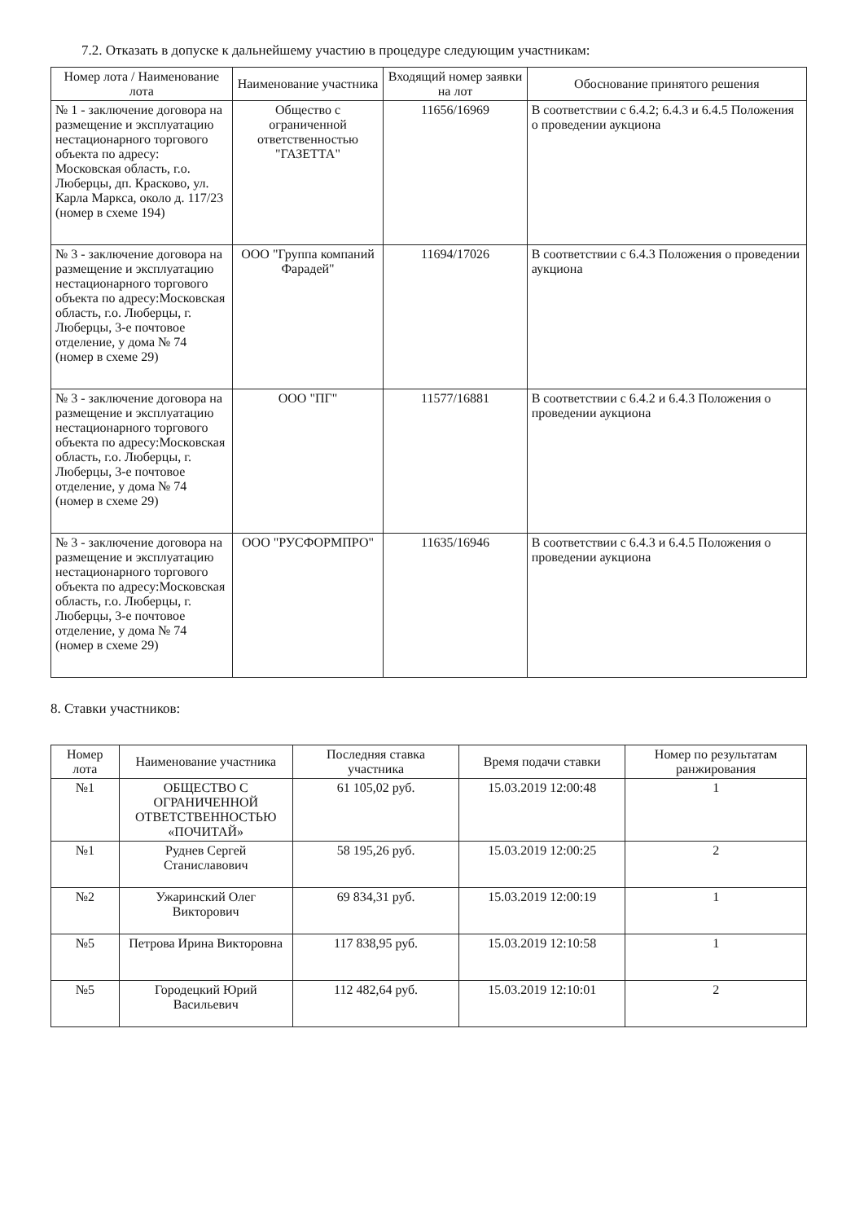7.2. Отказать в допуске к дальнейшему участию в процедуре следующим участникам:
| Номер лота / Наименование лота | Наименование участника | Входящий номер заявки на лот | Обоснование принятого решения |
| --- | --- | --- | --- |
| № 1 - заключение договора на размещение и эксплуатацию нестационарного торгового объекта по адресу: Московская область, г.о. Люберцы, дп. Красково, ул. Карла Маркса, около д. 117/23 (номер в схеме 194) | Общество с ограниченной ответственностью "ГАЗЕТТА" | 11656/16969 | В соответствии с 6.4.2; 6.4.3 и 6.4.5 Положения о проведении аукциона |
| № 3 - заключение договора на размещение и эксплуатацию нестационарного торгового объекта по адресу:Московская область, г.о. Люберцы, г. Люберцы, 3-е почтовое отделение, у дома № 74 (номер в схеме 29) | ООО "Группа компаний Фарадей" | 11694/17026 | В соответствии с 6.4.3 Положения о проведении аукциона |
| № 3 - заключение договора на размещение и эксплуатацию нестационарного торгового объекта по адресу:Московская область, г.о. Люберцы, г. Люберцы, 3-е почтовое отделение, у дома № 74 (номер в схеме 29) | ООО "ПГ" | 11577/16881 | В соответствии с 6.4.2 и 6.4.3 Положения о проведении аукциона |
| № 3 - заключение договора на размещение и эксплуатацию нестационарного торгового объекта по адресу:Московская область, г.о. Люберцы, г. Люберцы, 3-е почтовое отделение, у дома № 74 (номер в схеме 29) | ООО "РУСФОРМПРО" | 11635/16946 | В соответствии с 6.4.3 и 6.4.5 Положения о проведении аукциона |
8. Ставки участников:
| Номер лота | Наименование участника | Последняя ставка участника | Время подачи ставки | Номер по результатам ранжирования |
| --- | --- | --- | --- | --- |
| №1 | ОБЩЕСТВО С ОГРАНИЧЕННОЙ ОТВЕТСТВЕННОСТЬЮ «ПОЧИТАЙ» | 61 105,02 руб. | 15.03.2019 12:00:48 | 1 |
| №1 | Руднев Сергей Станиславович | 58 195,26 руб. | 15.03.2019 12:00:25 | 2 |
| №2 | Ужаринский Олег Викторович | 69 834,31 руб. | 15.03.2019 12:00:19 | 1 |
| №5 | Петрова Ирина Викторовна | 117 838,95 руб. | 15.03.2019 12:10:58 | 1 |
| №5 | Городецкий Юрий Васильевич | 112 482,64 руб. | 15.03.2019 12:10:01 | 2 |